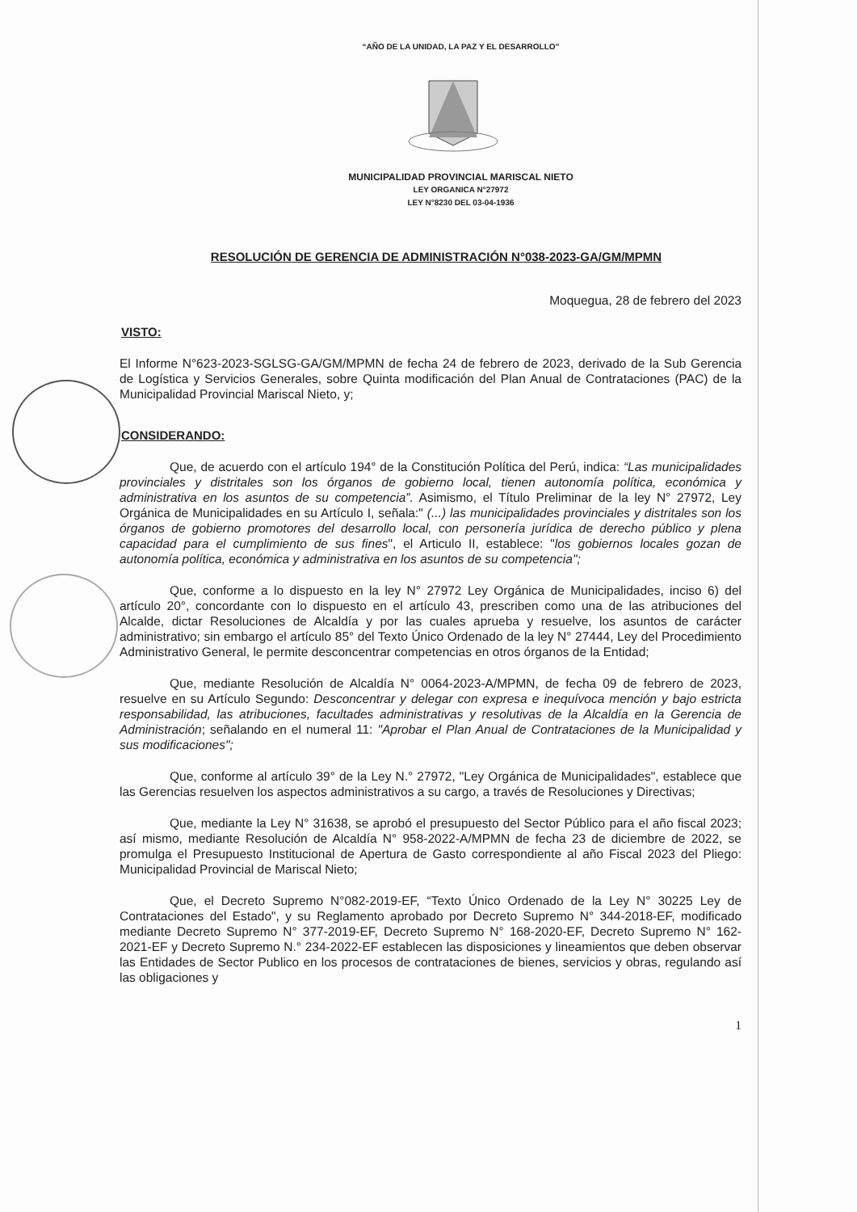“AÑO DE LA UNIDAD, LA PAZ Y EL DESARROLLO”
MUNICIPALIDAD PROVINCIAL MARISCAL NIETO
LEY ORGANICA N°27972
LEY N°8230 DEL 03-04-1936
RESOLUCIÓN DE GERENCIA DE ADMINISTRACIÓN N°038-2023-GA/GM/MPMN
Moquegua, 28 de febrero del 2023
VISTO:
El Informe N°623-2023-SGLSG-GA/GM/MPMN de fecha 24 de febrero de 2023, derivado de la Sub Gerencia de Logística y Servicios Generales, sobre Quinta modificación del Plan Anual de Contrataciones (PAC) de la Municipalidad Provincial Mariscal Nieto, y;
CONSIDERANDO:
Que, de acuerdo con el artículo 194° de la Constitución Política del Perú, indica: “Las municipalidades provinciales y distritales son los órganos de gobierno local, tienen autonomía política, económica y administrativa en los asuntos de su competencia”. Asimismo, el Título Preliminar de la ley N° 27972, Ley Orgánica de Municipalidades en su Artículo I, señala:" (...) las municipalidades provinciales y distritales son los órganos de gobierno promotores del desarrollo local, con personería jurídica de derecho público y plena capacidad para el cumplimiento de sus fines", el Articulo II, establece: "los gobiernos locales gozan de autonomía política, económica y administrativa en los asuntos de su competencia";
Que, conforme a lo dispuesto en la ley N° 27972 Ley Orgánica de Municipalidades, inciso 6) del artículo 20°, concordante con lo dispuesto en el artículo 43, prescriben como una de las atribuciones del Alcalde, dictar Resoluciones de Alcaldía y por las cuales aprueba y resuelve, los asuntos de carácter administrativo; sin embargo el artículo 85° del Texto Único Ordenado de la ley N° 27444, Ley del Procedimiento Administrativo General, le permite desconcentrar competencias en otros órganos de la Entidad;
Que, mediante Resolución de Alcaldía N° 0064-2023-A/MPMN, de fecha 09 de febrero de 2023, resuelve en su Artículo Segundo: Desconcentrar y delegar con expresa e inequívoca mención y bajo estricta responsabilidad, las atribuciones, facultades administrativas y resolutivas de la Alcaldía en la Gerencia de Administración; señalando en el numeral 11: "Aprobar el Plan Anual de Contrataciones de la Municipalidad y sus modificaciones";
Que, conforme al artículo 39° de la Ley N.° 27972, "Ley Orgánica de Municipalidades", establece que las Gerencias resuelven los aspectos administrativos a su cargo, a través de Resoluciones y Directivas;
Que, mediante la Ley N° 31638, se aprobó el presupuesto del Sector Público para el año fiscal 2023; así mismo, mediante Resolución de Alcaldía N° 958-2022-A/MPMN de fecha 23 de diciembre de 2022, se promulga el Presupuesto Institucional de Apertura de Gasto correspondiente al año Fiscal 2023 del Pliego: Municipalidad Provincial de Mariscal Nieto;
Que, el Decreto Supremo N°082-2019-EF, “Texto Único Ordenado de la Ley N° 30225 Ley de Contrataciones del Estado", y su Reglamento aprobado por Decreto Supremo N° 344-2018-EF, modificado mediante Decreto Supremo N° 377-2019-EF, Decreto Supremo N° 168-2020-EF, Decreto Supremo N° 162-2021-EF y Decreto Supremo N.° 234-2022-EF establecen las disposiciones y lineamientos que deben observar las Entidades de Sector Publico en los procesos de contrataciones de bienes, servicios y obras, regulando así las obligaciones y
1